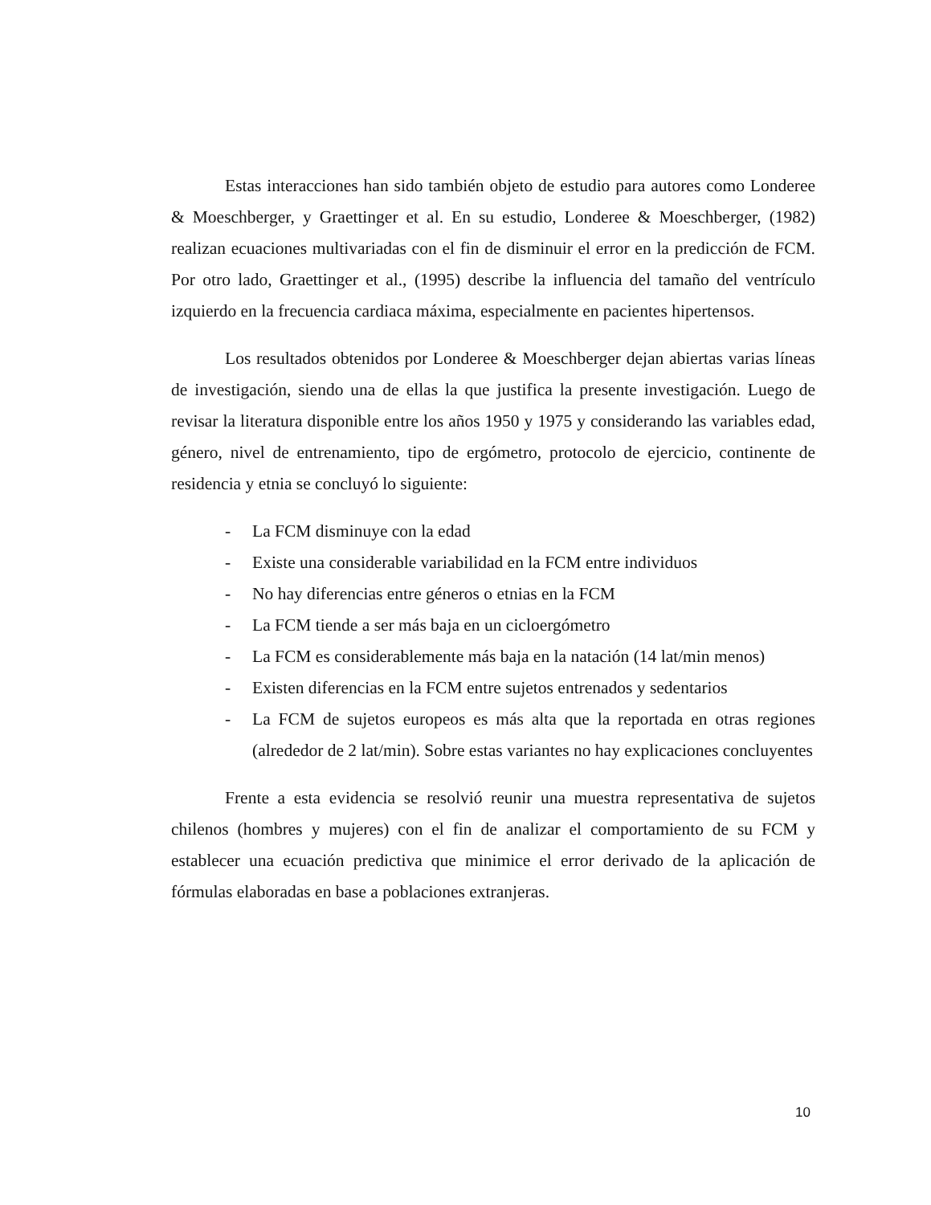Estas interacciones han sido también objeto de estudio para autores como Londeree & Moeschberger, y Graettinger et al. En su estudio, Londeree & Moeschberger, (1982) realizan ecuaciones multivariadas con el fin de disminuir el error en la predicción de FCM. Por otro lado, Graettinger et al., (1995) describe la influencia del tamaño del ventrículo izquierdo en la frecuencia cardiaca máxima, especialmente en pacientes hipertensos.
Los resultados obtenidos por Londeree & Moeschberger dejan abiertas varias líneas de investigación, siendo una de ellas la que justifica la presente investigación. Luego de revisar la literatura disponible entre los años 1950 y 1975 y considerando las variables edad, género, nivel de entrenamiento, tipo de ergómetro, protocolo de ejercicio, continente de residencia y etnia se concluyó lo siguiente:
- La FCM disminuye con la edad
- Existe una considerable variabilidad en la FCM entre individuos
- No hay diferencias entre géneros o etnias en la FCM
- La FCM tiende a ser más baja en un cicloergómetro
- La FCM es considerablemente más baja en la natación (14 lat/min menos)
- Existen diferencias en la FCM entre sujetos entrenados y sedentarios
- La FCM de sujetos europeos es más alta que la reportada en otras regiones (alrededor de 2 lat/min). Sobre estas variantes no hay explicaciones concluyentes
Frente a esta evidencia se resolvió reunir una muestra representativa de sujetos chilenos (hombres y mujeres) con el fin de analizar el comportamiento de su FCM y establecer una ecuación predictiva que minimice el error derivado de la aplicación de fórmulas elaboradas en base a poblaciones extranjeras.
10